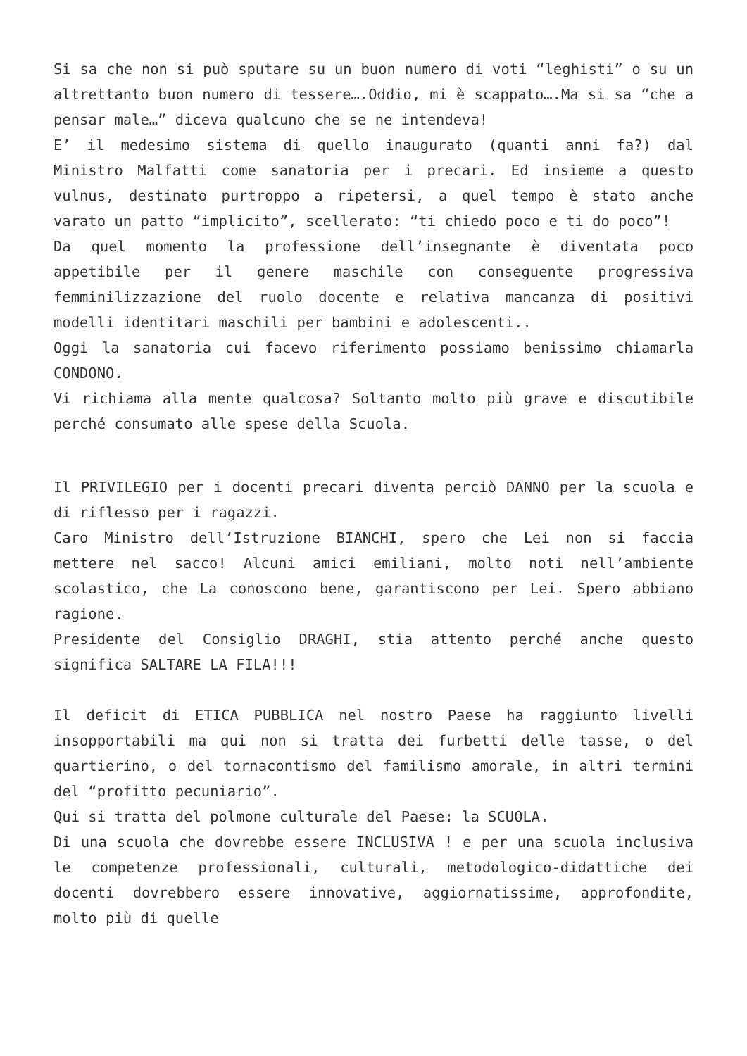Si sa che non si può sputare su un buon numero di voti “leghisti” o su un altrettanto buon numero di tessere….Oddio, mi è scappato….Ma si sa “che a pensar male…” diceva qualcuno che se ne intendeva!
E’ il medesimo sistema di quello inaugurato (quanti anni fa?) dal Ministro Malfatti come sanatoria per i precari. Ed insieme a questo vulnus, destinato purtroppo a ripetersi, a quel tempo è stato anche varato un patto “implicito”, scellerato: “ti chiedo poco e ti do poco”!
Da quel momento la professione dell’insegnante è diventata poco appetibile per il genere maschile con conseguente progressiva femminilizzazione del ruolo docente e relativa mancanza di positivi modelli identitari maschili per bambini e adolescenti..
Oggi la sanatoria cui facevo riferimento possiamo benissimo chiamarla CONDONO.
Vi richiama alla mente qualcosa? Soltanto molto più grave e discutibile perché consumato alle spese della Scuola.
Il PRIVILEGIO per i docenti precari diventa perciò DANNO per la scuola e di riflesso per i ragazzi.
Caro Ministro dell’Istruzione BIANCHI, spero che Lei non si faccia mettere nel sacco! Alcuni amici emiliani, molto noti nell’ambiente scolastico, che La conoscono bene, garantiscono per Lei. Spero abbiano ragione.
Presidente del Consiglio DRAGHI, stia attento perché anche questo significa SALTARE LA FILA!!!
Il deficit di ETICA PUBBLICA nel nostro Paese ha raggiunto livelli insopportabili ma qui non si tratta dei furbetti delle tasse, o del quartierino, o del tornacontismo del familismo amorale, in altri termini del “profitto pecuniario”.
Qui si tratta del polmone culturale del Paese: la SCUOLA.
Di una scuola che dovrebbe essere INCLUSIVA ! e per una scuola inclusiva le competenze professionali, culturali, metodologico-didattiche dei docenti dovrebbero essere innovative, aggiornatissime, approfondite, molto più di quelle